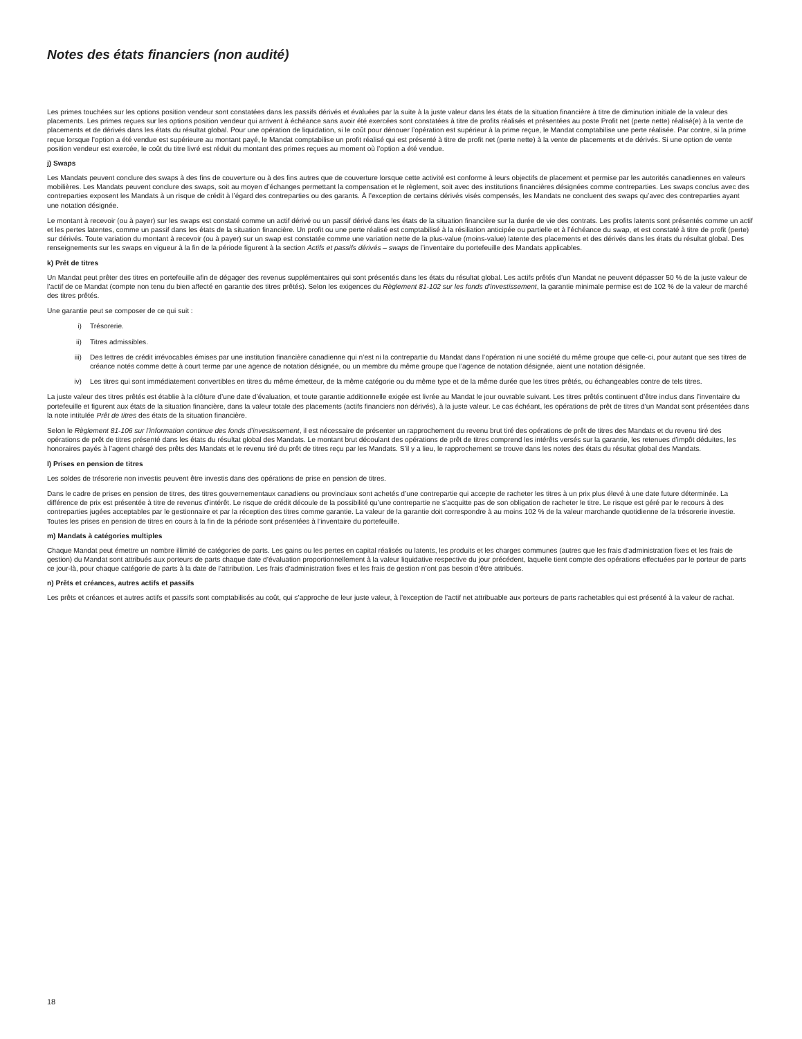Notes des états financiers (non audité)
Les primes touchées sur les options position vendeur sont constatées dans les passifs dérivés et évaluées par la suite à la juste valeur dans les états de la situation financière à titre de diminution initiale de la valeur des placements. Les primes reçues sur les options position vendeur qui arrivent à échéance sans avoir été exercées sont constatées à titre de profits réalisés et présentées au poste Profit net (perte nette) réalisé(e) à la vente de placements et de dérivés dans les états du résultat global. Pour une opération de liquidation, si le coût pour dénouer l’opération est supérieur à la prime reçue, le Mandat comptabilise une perte réalisée. Par contre, si la prime reçue lorsque l’option a été vendue est supérieure au montant payé, le Mandat comptabilise un profit réalisé qui est présenté à titre de profit net (perte nette) à la vente de placements et de dérivés. Si une option de vente position vendeur est exercée, le coût du titre livré est réduit du montant des primes reçues au moment où l’option a été vendue.
j) Swaps
Les Mandats peuvent conclure des swaps à des fins de couverture ou à des fins autres que de couverture lorsque cette activité est conforme à leurs objectifs de placement et permise par les autorités canadiennes en valeurs mobilières. Les Mandats peuvent conclure des swaps, soit au moyen d’échanges permettant la compensation et le règlement, soit avec des institutions financières désignées comme contreparties. Les swaps conclus avec des contreparties exposent les Mandats à un risque de crédit à l’égard des contreparties ou des garants. À l’exception de certains dérivés visés compensés, les Mandats ne concluent des swaps qu’avec des contreparties ayant une notation désignée.
Le montant à recevoir (ou à payer) sur les swaps est constaté comme un actif dérivé ou un passif dérivé dans les états de la situation financière sur la durée de vie des contrats. Les profits latents sont présentés comme un actif et les pertes latentes, comme un passif dans les états de la situation financière. Un profit ou une perte réalisé est comptabilisé à la résiliation anticipée ou partielle et à l’échéance du swap, et est constaté à titre de profit (perte) sur dérivés. Toute variation du montant à recevoir (ou à payer) sur un swap est constatée comme une variation nette de la plus-value (moins-value) latente des placements et des dérivés dans les états du résultat global. Des renseignements sur les swaps en vigueur à la fin de la période figurent à la section Actifs et passifs dérivés – swaps de l’inventaire du portefeuille des Mandats applicables.
k) Prêt de titres
Un Mandat peut prêter des titres en portefeuille afin de dégager des revenus supplémentaires qui sont présentés dans les états du résultat global. Les actifs prêtés d’un Mandat ne peuvent dépasser 50 % de la juste valeur de l’actif de ce Mandat (compte non tenu du bien affecté en garantie des titres prêtés). Selon les exigences du Règlement 81-102 sur les fonds d’investissement, la garantie minimale permise est de 102 % de la valeur de marché des titres prêtés.
Une garantie peut se composer de ce qui suit :
i) Trésorerie.
ii) Titres admissibles.
iii) Des lettres de crédit irrévocables émises par une institution financière canadienne qui n’est ni la contrepartie du Mandat dans l’opération ni une société du même groupe que celle-ci, pour autant que ses titres de créance notés comme dette à court terme par une agence de notation désignée, ou un membre du même groupe que l’agence de notation désignée, aient une notation désignée.
iv) Les titres qui sont immédiatement convertibles en titres du même émetteur, de la même catégorie ou du même type et de la même durée que les titres prêtés, ou échangeables contre de tels titres.
La juste valeur des titres prêtés est établie à la clôture d’une date d’évaluation, et toute garantie additionnelle exigée est livrée au Mandat le jour ouvrable suivant. Les titres prêtés continuent d’être inclus dans l’inventaire du portefeuille et figurent aux états de la situation financière, dans la valeur totale des placements (actifs financiers non dérivés), à la juste valeur. Le cas échéant, les opérations de prêt de titres d’un Mandat sont présentées dans la note intitulée Prêt de titres des états de la situation financière.
Selon le Règlement 81-106 sur l’information continue des fonds d’investissement, il est nécessaire de présenter un rapprochement du revenu brut tiré des opérations de prêt de titres des Mandats et du revenu tiré des opérations de prêt de titres présenté dans les états du résultat global des Mandats. Le montant brut découlant des opérations de prêt de titres comprend les intérêts versés sur la garantie, les retenues d’impôt déduites, les honoraires payés à l’agent chargé des prêts des Mandats et le revenu tiré du prêt de titres reçu par les Mandats. S’il y a lieu, le rapprochement se trouve dans les notes des états du résultat global des Mandats.
l) Prises en pension de titres
Les soldes de trésorerie non investis peuvent être investis dans des opérations de prise en pension de titres.
Dans le cadre de prises en pension de titres, des titres gouvernementaux canadiens ou provinciaux sont achetés d’une contrepartie qui accepte de racheter les titres à un prix plus élevé à une date future déterminée. La différence de prix est présentée à titre de revenus d’intérêt. Le risque de crédit découle de la possibilité qu’une contrepartie ne s’acquitte pas de son obligation de racheter le titre. Le risque est géré par le recours à des contreparties jugées acceptables par le gestionnaire et par la réception des titres comme garantie. La valeur de la garantie doit correspondre à au moins 102 % de la valeur marchande quotidienne de la trésorerie investie. Toutes les prises en pension de titres en cours à la fin de la période sont présentées à l’inventaire du portefeuille.
m) Mandats à catégories multiples
Chaque Mandat peut émettre un nombre illimité de catégories de parts. Les gains ou les pertes en capital réalisés ou latents, les produits et les charges communes (autres que les frais d’administration fixes et les frais de gestion) du Mandat sont attribués aux porteurs de parts chaque date d’évaluation proportionnellement à la valeur liquidative respective du jour précédent, laquelle tient compte des opérations effectuées par le porteur de parts ce jour-là, pour chaque catégorie de parts à la date de l’attribution. Les frais d’administration fixes et les frais de gestion n’ont pas besoin d’être attribués.
n) Prêts et créances, autres actifs et passifs
Les prêts et créances et autres actifs et passifs sont comptabilisés au coût, qui s’approche de leur juste valeur, à l’exception de l’actif net attribuable aux porteurs de parts rachetables qui est présenté à la valeur de rachat.
18